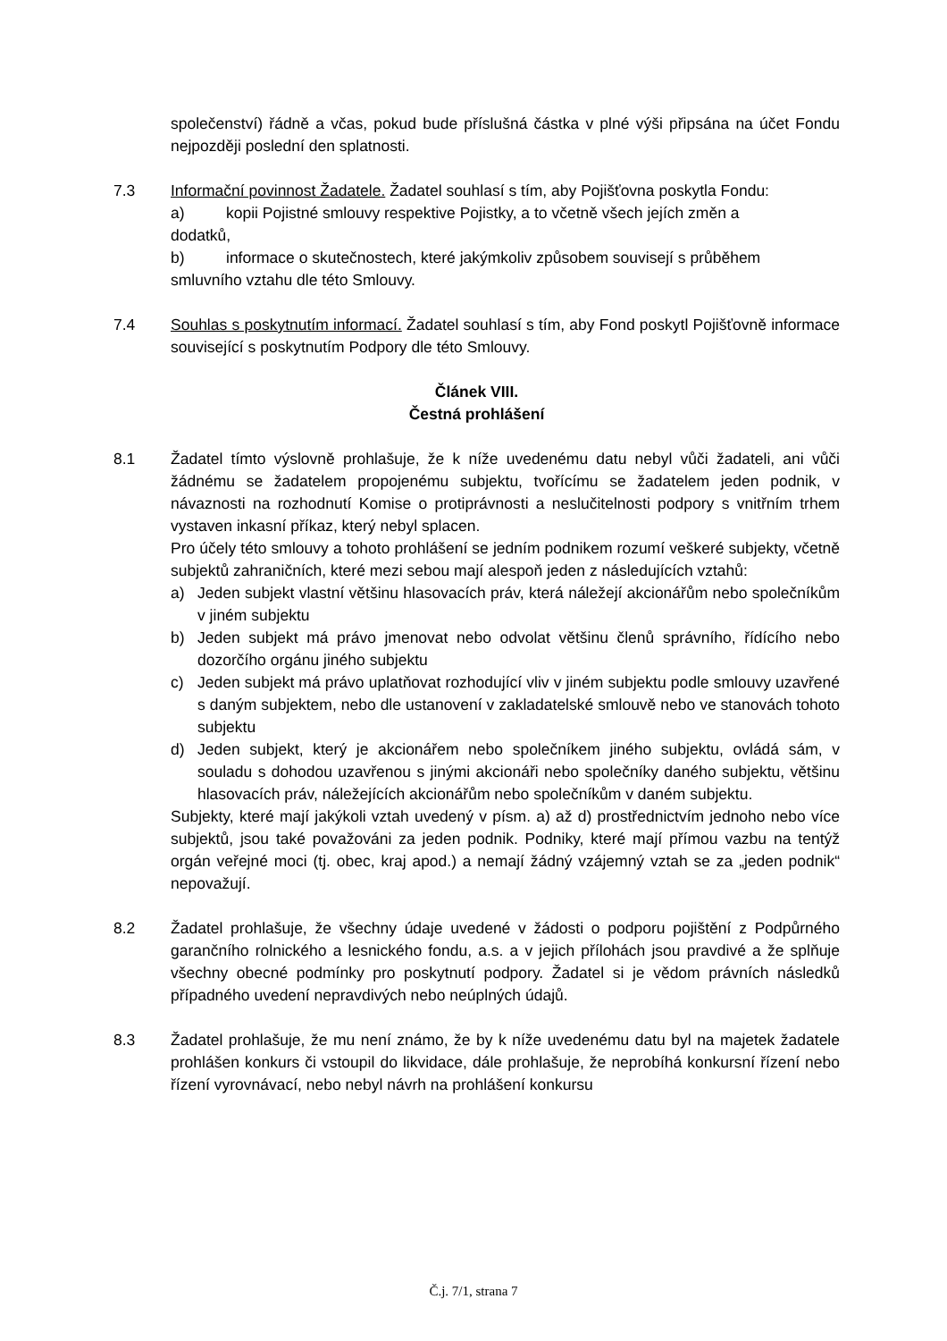společenství) řádně a včas, pokud bude příslušná částka v plné výši připsána na účet Fondu nejpozději poslední den splatnosti.
7.3 Informační povinnost Žadatele. Žadatel souhlasí s tím, aby Pojišťovna poskytla Fondu:
a) kopii Pojistné smlouvy respektive Pojistky, a to včetně všech jejích změn a
dodatků,
b) informace o skutečnostech, které jakýmkoliv způsobem souvisejí s průběhem
smluvního vztahu dle této Smlouvy.
7.4 Souhlas s poskytnutím informací. Žadatel souhlasí s tím, aby Fond poskytl Pojišťovně informace související s poskytnutím Podpory dle této Smlouvy.
Článek VIII.
Čestná prohlášení
8.1 Žadatel tímto výslovně prohlašuje, že k níže uvedenému datu nebyl vůči žadateli, ani vůči žádnému se žadatelem propojenému subjektu, tvořícímu se žadatelem jeden podnik, v návaznosti na rozhodnutí Komise o protiprávnosti a neslučitelnosti podpory s vnitřním trhem vystaven inkasní příkaz, který nebyl splacen.
Pro účely této smlouvy a tohoto prohlášení se jedním podnikem rozumí veškeré subjekty, včetně subjektů zahraničních, které mezi sebou mají alespoň jeden z následujících vztahů:
a) Jeden subjekt vlastní většinu hlasovacích práv, která náležejí akcionářům nebo společníkům v jiném subjektu
b) Jeden subjekt má právo jmenovat nebo odvolat většinu členů správního, řídícího nebo dozorčího orgánu jiného subjektu
c) Jeden subjekt má právo uplatňovat rozhodující vliv v jiném subjektu podle smlouvy uzavřené s daným subjektem, nebo dle ustanovení v zakladatelské smlouvě nebo ve stanovách tohoto subjektu
d) Jeden subjekt, který je akcionářem nebo společníkem jiného subjektu, ovládá sám, v souladu s dohodou uzavřenou s jinými akcionáři nebo společníky daného subjektu, většinu hlasovacích práv, náležejících akcionářům nebo společníkům v daném subjektu.
Subjekty, které mají jakýkoli vztah uvedený v písm. a) až d) prostřednictvím jednoho nebo více subjektů, jsou také považováni za jeden podnik. Podniky, které mají přímou vazbu na tentýž orgán veřejné moci (tj. obec, kraj apod.) a nemají žádný vzájemný vztah se za „jeden podnik“ nepovažují.
8.2 Žadatel prohlašuje, že všechny údaje uvedené v žádosti o podporu pojištění z Podpůrného garančního rolnického a lesnického fondu, a.s. a v jejich přílohách jsou pravdivé a že splňuje všechny obecné podmínky pro poskytnutí podpory. Žadatel si je vědom právních následků případného uvedení nepravdivých nebo neúplných údajů.
8.3 Žadatel prohlašuje, že mu není známo, že by k níže uvedenému datu byl na majetek žadatele prohlášen konkurs či vstoupil do likvidace, dále prohlašuje, že neprobíhá konkursní řízení nebo řízení vyrovnávací, nebo nebyl návrh na prohlášení konkursu
Č.j. 7/1, strana 7